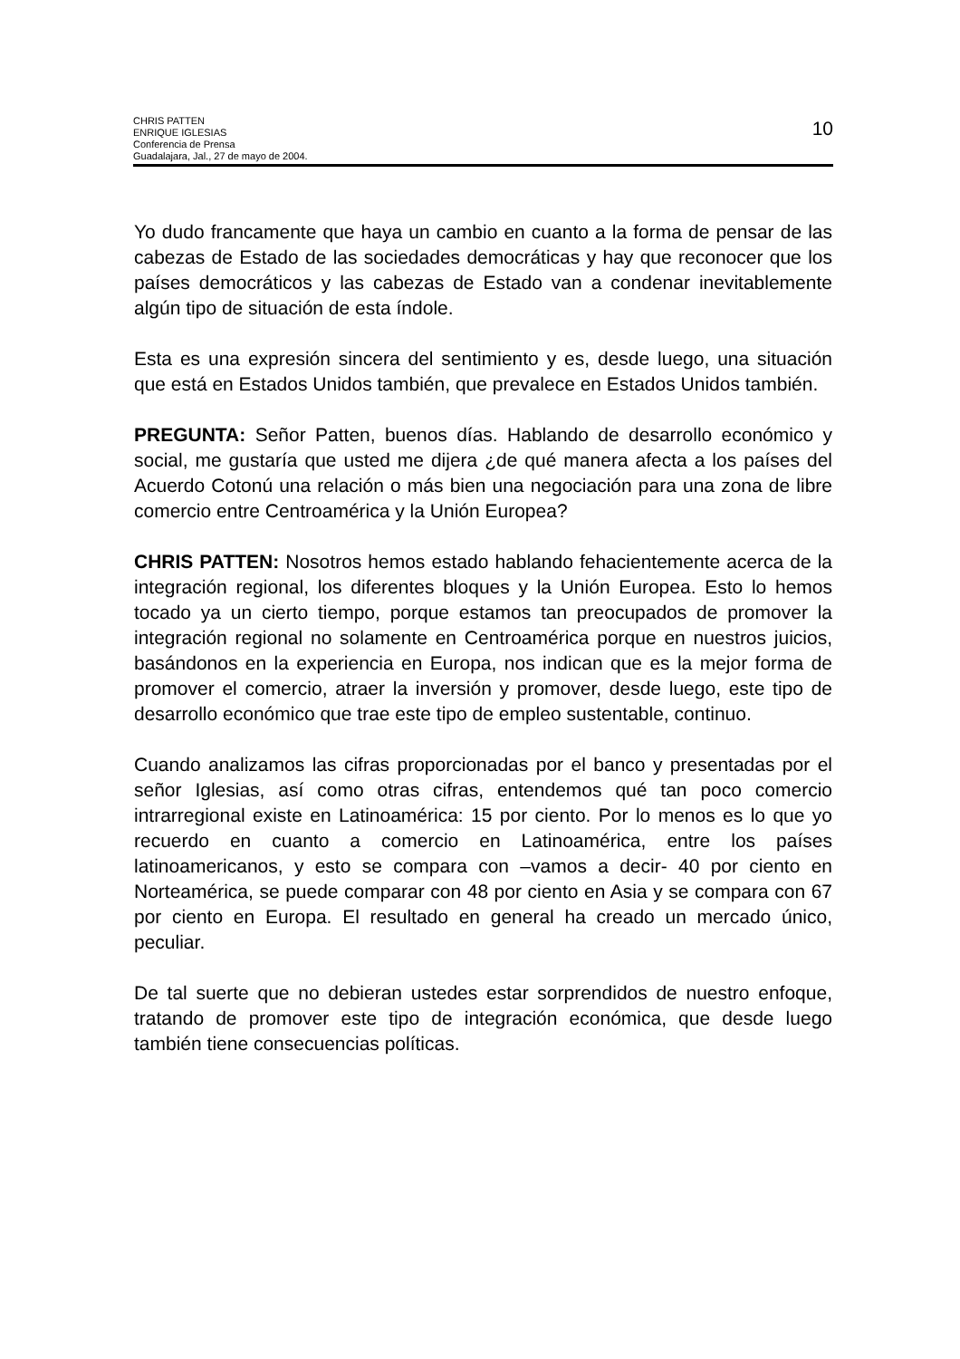CHRIS PATTEN
ENRIQUE IGLESIAS
Conferencia de Prensa
Guadalajara, Jal., 27 de mayo de 2004.
10
Yo dudo francamente que haya un cambio en cuanto a la forma de pensar de las cabezas de Estado de las sociedades democráticas y hay que reconocer que los países democráticos y las cabezas de Estado van a condenar inevitablemente algún tipo de situación de esta índole.
Esta es una expresión sincera del sentimiento y es, desde luego, una situación que está en Estados Unidos también, que prevalece en Estados Unidos también.
PREGUNTA: Señor Patten, buenos días. Hablando de desarrollo económico y social, me gustaría que usted me dijera ¿de qué manera afecta a los países del Acuerdo Cotonú una relación o más bien una negociación para una zona de libre comercio entre Centroamérica y la Unión Europea?
CHRIS PATTEN: Nosotros hemos estado hablando fehacientemente acerca de la integración regional, los diferentes bloques y la Unión Europea. Esto lo hemos tocado ya un cierto tiempo, porque estamos tan preocupados de promover la integración regional no solamente en Centroamérica porque en nuestros juicios, basándonos en la experiencia en Europa, nos indican que es la mejor forma de promover el comercio, atraer la inversión y promover, desde luego, este tipo de desarrollo económico que trae este tipo de empleo sustentable, continuo.
Cuando analizamos las cifras proporcionadas por el banco y presentadas por el señor Iglesias, así como otras cifras, entendemos qué tan poco comercio intrarregional existe en Latinoamérica: 15 por ciento. Por lo menos es lo que yo recuerdo en cuanto a comercio en Latinoamérica, entre los países latinoamericanos, y esto se compara con –vamos a decir- 40 por ciento en Norteamérica, se puede comparar con 48 por ciento en Asia y se compara con 67 por ciento en Europa. El resultado en general ha creado un mercado único, peculiar.
De tal suerte que no debieran ustedes estar sorprendidos de nuestro enfoque, tratando de promover este tipo de integración económica, que desde luego también tiene consecuencias políticas.